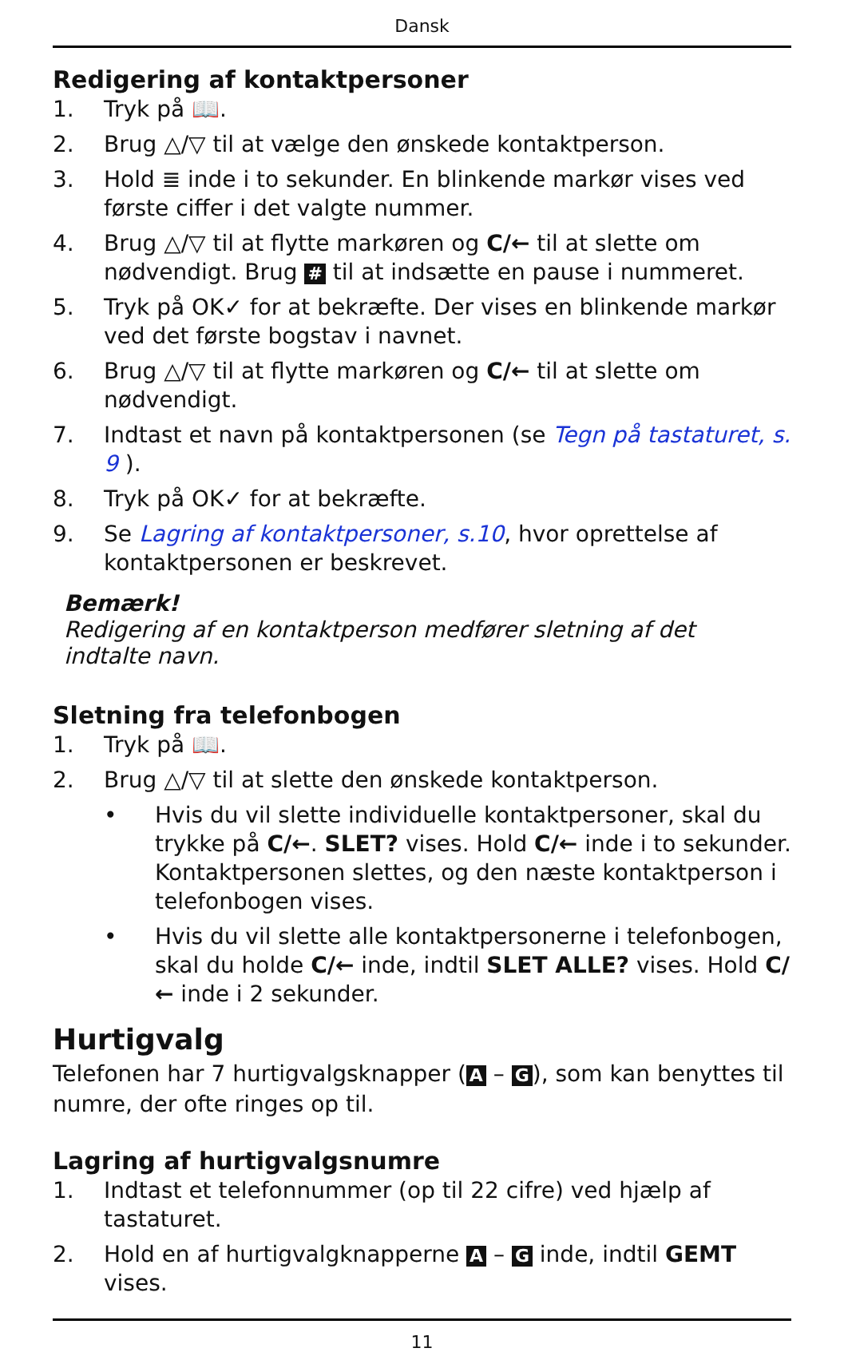Dansk
Redigering af kontaktpersoner
1. Tryk på 📖.
2. Brug △/▽ til at vælge den ønskede kontaktperson.
3. Hold ≣ inde i to sekunder. En blinkende markør vises ved første ciffer i det valgte nummer.
4. Brug △/▽ til at flytte markøren og C/← til at slette om nødvendigt. Brug # til at indsætte en pause i nummeret.
5. Tryk på OK✓ for at bekræfte. Der vises en blinkende markør ved det første bogstav i navnet.
6. Brug △/▽ til at flytte markøren og C/← til at slette om nødvendigt.
7. Indtast et navn på kontaktpersonen (se Tegn på tastaturet, s. 9 ).
8. Tryk på OK✓ for at bekræfte.
9. Se Lagring af kontaktpersoner, s.10, hvor oprettelse af kontaktpersonen er beskrevet.
Bemærk!
Redigering af en kontaktperson medfører sletning af det indtalte navn.
Sletning fra telefonbogen
1. Tryk på 📖.
2. Brug △/▽ til at slette den ønskede kontaktperson.
• Hvis du vil slette individuelle kontaktpersoner, skal du trykke på C/←. SLET? vises. Hold C/← inde i to sekunder. Kontaktpersonen slettes, og den næste kontaktperson i telefonbogen vises.
• Hvis du vil slette alle kontaktpersonerne i telefonbogen, skal du holde C/← inde, indtil SLET ALLE? vises. Hold C/← inde i 2 sekunder.
Hurtigvalg
Telefonen har 7 hurtigvalgsknapper (A – G), som kan benyttes til numre, der ofte ringes op til.
Lagring af hurtigvalgsnumre
1. Indtast et telefonnummer (op til 22 cifre) ved hjælp af tastaturet.
2. Hold en af hurtigvalgknapperne A – G inde, indtil GEMT vises.
11